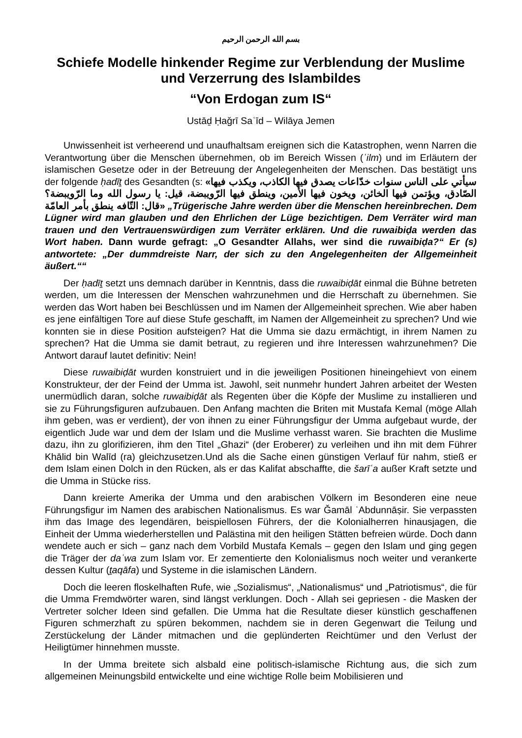بسم الله الرحمن الرحيم
Schiefe Modelle hinkender Regime zur Verblendung der Muslime und Verzerrung des Islambildes
“Von Erdogan zum IS“
Ustāḏ Ḥaǧrī Saʿīd – Wilāya Jemen
Unwissenheit ist verheerend und unaufhaltsam ereignen sich die Katastrophen, wenn Narren die Verantwortung über die Menschen übernehmen, ob im Bereich Wissen (ʿilm) und im Erläutern der islamischen Gesetze oder in der Betreuung der Angelegenheiten der Menschen. Das bestätigt uns der folgende ḥadīṯ des Gesandten (s: «سيأتي على الناس سنوات خدّاعات يصدق فيها الكاذب، ويكذب فيها الصّادق، ويؤتمن فيها الخائن، ويخون فيها الأمين، وينطق فيها الرّويبضة، قيل: يا رسول الله وما الرّويبضة؟ قال: التّافه ينطق بأمر العامّة» „Trügerische Jahre werden über die Menschen hereinbrechen. Dem Lügner wird man glauben und den Ehrlichen der Lüge bezichtigen. Dem Verräter wird man trauen und den Vertrauenswürdigen zum Verräter erklären. Und die ruwaibiḍa werden das Wort haben. Dann wurde gefragt: „O Gesandter Allahs, wer sind die ruwaibiḍa?“ Er (s) antwortete: „Der dummdreiste Narr, der sich zu den Angelegenheiten der Allgemeinheit äußert.““
Der ḥadīṯ setzt uns demnach darüber in Kenntnis, dass die ruwaibiḍāt einmal die Bühne betreten werden, um die Interessen der Menschen wahrzunehmen und die Herrschaft zu übernehmen. Sie werden das Wort haben bei Beschlüssen und im Namen der Allgemeinheit sprechen. Wie aber haben es jene einfältigen Tore auf diese Stufe geschafft, im Namen der Allgemeinheit zu sprechen? Und wie konnten sie in diese Position aufsteigen? Hat die Umma sie dazu ermächtigt, in ihrem Namen zu sprechen? Hat die Umma sie damit betraut, zu regieren und ihre Interessen wahrzunehmen? Die Antwort darauf lautet definitiv: Nein!
Diese ruwaibiḍāt wurden konstruiert und in die jeweiligen Positionen hineingehievt von einem Konstrukteur, der der Feind der Umma ist. Jawohl, seit nunmehr hundert Jahren arbeitet der Westen unermüdlich daran, solche ruwaibiḍāt als Regenten über die Köpfe der Muslime zu installieren und sie zu Führungsfiguren aufzubauen. Den Anfang machten die Briten mit Mustafa Kemal (möge Allah ihm geben, was er verdient), der von ihnen zu einer Führungsfigur der Umma aufgebaut wurde, der eigentlich Jude war und dem der Islam und die Muslime verhasst waren. Sie brachten die Muslime dazu, ihn zu glorifizieren, ihm den Titel „Ghazi“ (der Eroberer) zu verleihen und ihn mit dem Führer Khālid bin Walīd (ra) gleichzusetzen.Und als die Sache einen günstigen Verlauf für nahm, stieß er dem Islam einen Dolch in den Rücken, als er das Kalifat abschaffte, die šarīʿa außer Kraft setzte und die Umma in Stücke riss.
Dann kreierte Amerika der Umma und den arabischen Völkern im Besonderen eine neue Führungsfigur im Namen des arabischen Nationalismus. Es war Ǧamāl ʿAbdunnāṣir. Sie verpassten ihm das Image des legendären, beispiellosen Führers, der die Kolonialherren hinausjagen, die Einheit der Umma wiederherstellen und Palästina mit den heiligen Stätten befreien würde. Doch dann wendete auch er sich – ganz nach dem Vorbild Mustafa Kemals – gegen den Islam und ging gegen die Träger der daʿwa zum Islam vor. Er zementierte den Kolonialismus noch weiter und verankerte dessen Kultur (ṯaqāfa) und Systeme in die islamischen Ländern.
Doch die leeren floskelhaften Rufe, wie „Sozialismus“, „Nationalismus“ und „Patriotismus“, die für die Umma Fremdwörter waren, sind längst verklungen. Doch - Allah sei gepriesen - die Masken der Vertreter solcher Ideen sind gefallen. Die Umma hat die Resultate dieser künstlich geschaffenen Figuren schmerzhaft zu spüren bekommen, nachdem sie in deren Gegenwart die Teilung und Zerstückelung der Länder mitmachen und die geplünderten Reichtümer und den Verlust der Heiligtümer hinnehmen musste.
In der Umma breitete sich alsbald eine politisch-islamische Richtung aus, die sich zum allgemeinen Meinungsbild entwickelte und eine wichtige Rolle beim Mobilisieren und